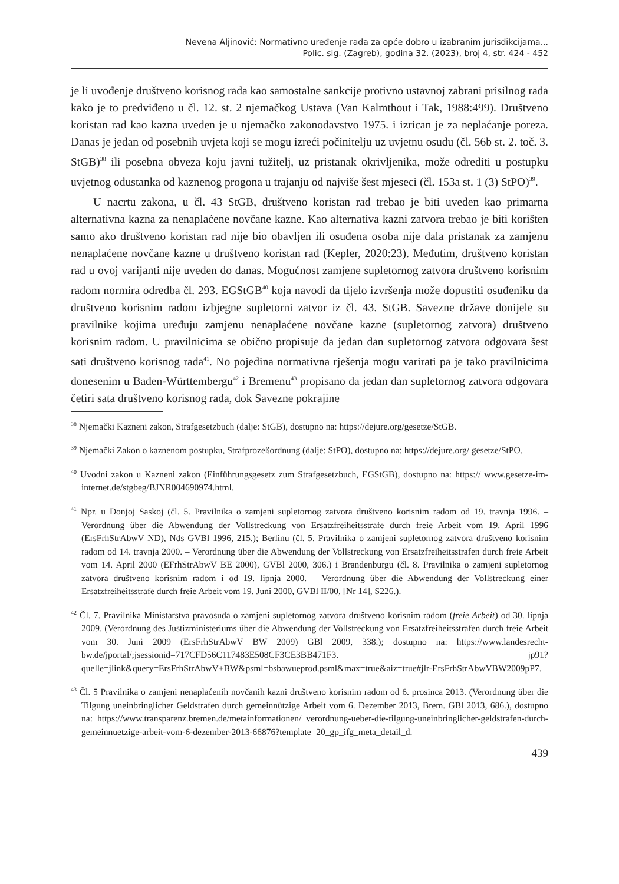Nevena Aljinović: Normativno uređenje rada za opće dobro u izabranim jurisdikcijama...
Polic. sig. (Zagreb), godina 32. (2023), broj 4, str. 424 - 452
je li uvođenje društveno korisnog rada kao samostalne sankcije protivno ustavnoj zabrani prisilnog rada kako je to predviđeno u čl. 12. st. 2 njemačkog Ustava (Van Kalmthout i Tak, 1988:499). Društveno koristan rad kao kazna uveden je u njemačko zakonodavstvo 1975. i izrican je za neplaćanje poreza. Danas je jedan od posebnih uvjeta koji se mogu izreći počinitelju uz uvjetnu osudu (čl. 56b st. 2. toč. 3. StGB)<sup>38</sup> ili posebna obveza koju javni tužitelj, uz pristanak okrivljenika, može odrediti u postupku uvjetnog odustanka od kaznenog progona u trajanju od najviše šest mjeseci (čl. 153a st. 1 (3) StPO)<sup>39</sup>.
U nacrtu zakona, u čl. 43 StGB, društveno koristan rad trebao je biti uveden kao primarna alternativna kazna za nenaplaćene novčane kazne. Kao alternativa kazni zatvora trebao je biti korišten samo ako društveno koristan rad nije bio obavljen ili osuđena osoba nije dala pristanak za zamjenu nenaplaćene novčane kazne u društveno koristan rad (Kepler, 2020:23). Međutim, društveno koristan rad u ovoj varijanti nije uveden do danas. Mogućnost zamjene supletornog zatvora društveno korisnim radom normira odredba čl. 293. EGStGB<sup>40</sup> koja navodi da tijelo izvršenja može dopustiti osuđeniku da društveno korisnim radom izbjegne supletorni zatvor iz čl. 43. StGB. Savezne države donijele su pravilnike kojima uređuju zamjenu nenaplaćene novčane kazne (supletornog zatvora) društveno korisnim radom. U pravilnicima se obično propisuje da jedan dan supletornog zatvora odgovara šest sati društveno korisnog rada<sup>41</sup>. No pojedina normativna rješenja mogu varirati pa je tako pravilnicima donesenim u Baden-Württembergu<sup>42</sup> i Bremenu<sup>43</sup> propisano da jedan dan supletornog zatvora odgovara četiri sata društveno korisnog rada, dok Savezne pokrajine
<sup>38</sup> Njemački Kazneni zakon, Strafgesetzbuch (dalje: StGB), dostupno na: https://dejure.org/gesetze/StGB.
<sup>39</sup> Njemački Zakon o kaznenom postupku, Strafprozeßordnung (dalje: StPO), dostupno na: https://dejure.org/ gesetze/StPO.
<sup>40</sup> Uvodni zakon u Kazneni zakon (Einführungsgesetz zum Strafgesetzbuch, EGStGB), dostupno na: https:// www.gesetze-im-internet.de/stgbeg/BJNR004690974.html.
<sup>41</sup> Npr. u Donjoj Saskoj (čl. 5. Pravilnika o zamjeni supletornog zatvora društveno korisnim radom od 19. travnja 1996. – Verordnung über die Abwendung der Vollstreckung von Ersatzfreiheitsstrafe durch freie Arbeit vom 19. April 1996 (ErsFrhStrAbwV ND), Nds GVBl 1996, 215.); Berlinu (čl. 5. Pravilnika o zamjeni supletornog zatvora društveno korisnim radom od 14. travnja 2000. – Verordnung über die Abwendung der Vollstreckung von Ersatzfreiheitsstrafen durch freie Arbeit vom 14. April 2000 (EFrhStrAbwV BE 2000), GVBl 2000, 306.) i Brandenburgu (čl. 8. Pravilnika o zamjeni supletornog zatvora društveno korisnim radom i od 19. lipnja 2000. – Verordnung über die Abwendung der Vollstreckung einer Ersatzfreiheitsstrafe durch freie Arbeit vom 19. Juni 2000, GVBl II/00, [Nr 14], S226.).
<sup>42</sup> Čl. 7. Pravilnika Ministarstva pravosuđa o zamjeni supletornog zatvora društveno korisnim radom (freie Arbeit) od 30. lipnja 2009. (Verordnung des Justizministeriums über die Abwendung der Vollstreckung von Ersatzfreiheitsstrafen durch freie Arbeit vom 30. Juni 2009 (ErsFrhStrAbwV BW 2009) GBl 2009, 338.); dostupno na: https://www.landesrecht-bw.de/jportal/;jsessionid=717CFD56C117483E508CF3CE3BB471F3. jp91?quelle=jlink&query=ErsFrhStrAbwV+BW&psml=bsbawueprod.psml&max=true&aiz=true#jlr-ErsFrhStrAbwVBW2009pP7.
<sup>43</sup> Čl. 5 Pravilnika o zamjeni nenaplaćenih novčanih kazni društveno korisnim radom od 6. prosinca 2013. (Verordnung über die Tilgung uneinbringlicher Geldstrafen durch gemeinnützige Arbeit vom 6. Dezember 2013, Brem. GBl 2013, 686.), dostupno na: https://www.transparenz.bremen.de/metainformationen/ verordnung-ueber-die-tilgung-uneinbringlicher-geldstrafen-durch-gemeinnuetzige-arbeit-vom-6-dezember-2013-66876?template=20_gp_ifg_meta_detail_d.
439